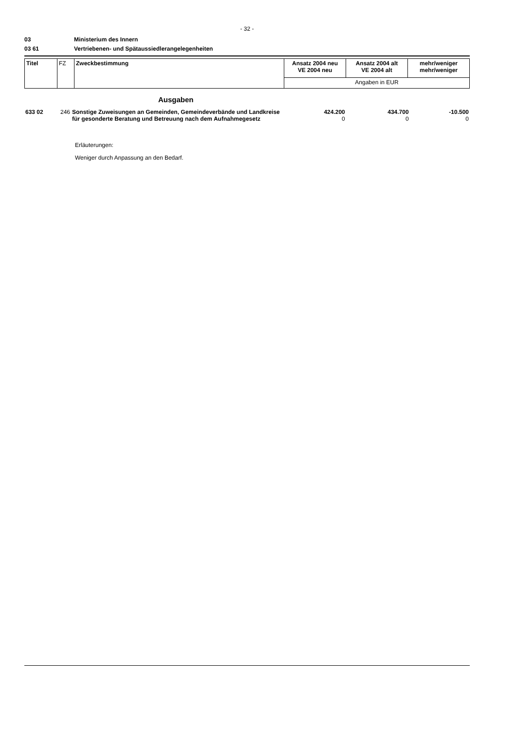- 32 -
03 Ministerium des Innern
03 61 Vertriebenen- und Spätaussiedlerangelegenheiten
| Titel | FZ | Zweckbestimmung | Ansatz 2004 neu VE 2004 neu | Ansatz 2004 alt VE 2004 alt | mehr/weniger mehr/weniger |
| | | | Angaben in EUR | | |
Ausgaben
| 633 02 | 246 | Sonstige Zuweisungen an Gemeinden, Gemeindeverbände und Landkreise für gesonderte Beratung und Betreuung nach dem Aufnahmegesetz | 424.200 0 | 434.700 0 | -10.500 0 |
Erläuterungen:
Weniger durch Anpassung an den Bedarf.